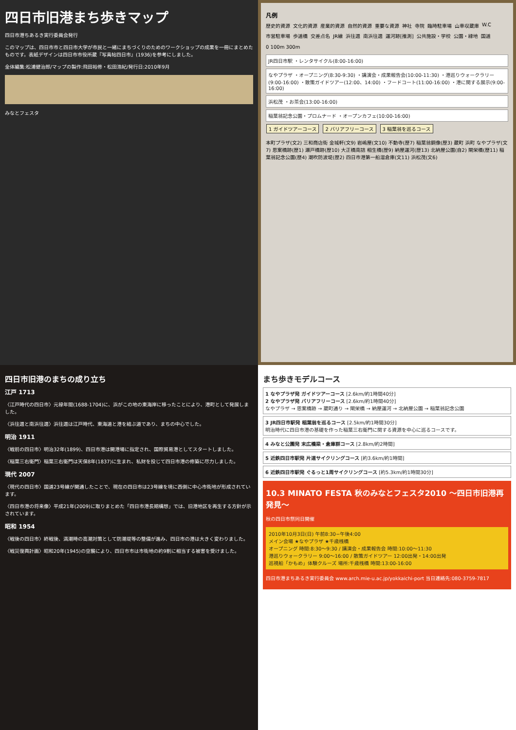四日市旧港まち歩きマップ
四日市港ちあるき実行委員会発行
このマップは、四日市市と四日市大学が市民と一緒にまちづくりのためのワークショップの成果を一冊にまとめたものです。表紙デザインは四日市市役所蔵『写真帖四日市』(1936)を参考にしました。
全体編集:松浦健治郎/マップの製作:飛田裕修・松田浩紀/発行日:2010年9月
みなとフェスタ
凡例
歴史的資源 文化的資源 産業的資源 自然的資源 重要な資源 神社 寺院 臨時駐車場 山車収蔵庫 W.C 市営駐車場 歩道橋 交差点名 JR線 浜往還 南浜往還 運河跡[推測] 公共施設・学校 公園・緑地 国道
0 100m 300m
JR四日市駅 ・レンタサイクル(8:00-16:00)
なやプラザ ・オープニング(8:30-9:30) ・講演会・成果報告会(10:00-11:30) ・港巡りウォークラリー(9:00-16:00) ・散策ガイドツアー(12:00、14:00) ・フードコート(11:00-16:00) ・港に関する展示(9:00-16:00)
浜松茂 ・お茶会(13:00-16:00)
稲葉翁記念公園・プロムナード ・オープンカフェ(10:00-16:00)
1 ガイドツアーコース 2 バリアフリーコース 3 稲葉翁を巡るコース
本町プラザ(文2) 三和商店街 金城軒(文9) 岩嶋屋(文10) 不動寺(歴7) 稲葉翁銅像(歴3) 蔵町 浜町 なやプラザ(文7) 恩案橋跡(歴1) 瀬戸橋跡(歴10) 大正橋南詰 相生橋(歴9) 納屋運河(歴13) 北納屋公園(自2) 閘栄橋(歴11) 稲葉翁記念公園(歴4) 潮吹防波堤(歴2) 四日市港第一船溜倉庫(文11) 浜松茂(文6)
四日市旧港のまちの成り立ち
江戸 1713
〈江戸時代の四日市〉元禄年間(1688-1704)に、浜がこの地の東海岸に移ったことにより、港町として発展しました。
〈浜往還と南浜往還〉浜往還は江戸時代、東海道と港を結ぶ道であり、まちの中心でした。
明治 1911
〈戦前の四日市〉明治32年(1899)、四日市港は開港場に指定され、国際貿易港としてスタートしました。
〈稲葉三右衛門〉稲葉三右衛門は天保8年(1837)に生まれ、私財を投じて四日市港の修築に尽力しました。
現代 2007
〈現代の四日市〉国道23号線が開通したことで、現在の四日市は23号線を境に西側に中心市街地が形成されています。
〈四日市港の将来像〉平成21年(2009)に取りまとめた「四日市港長期構想」では、旧港地区を再生する方針が示されています。
昭和 1954
〈戦後の四日市〉終戦後、満潮時の高潮対策として防潮堤等の整備が進み、四日市の港は大きく変わりました。
〈戦災復興計画〉昭和20年(1945)の空襲により、四日市市は市街地の約9割に相当する被害を受けました。
まち歩きモデルコース
1 なやプラザ発 ガイドツアーコース [2.6km/約1時間40分]
2 なやプラザ発 バリアフリーコース [2.6km/約1時間40分]
なやプラザ → 恩案橋跡 → 蔵町通り → 閘栄橋 → 納屋運河 → 北納屋公園 → 稲葉翁記念公園
3 JR四日市駅発 稲葉翁を巡るコース [2.5km/約1時間30分]
明治時代に四日市港の基礎を作った稲葉三右衛門に関する資源を中心に巡るコースです。
4 みなと公園発 末広橋梁・倉庫群コース [2.8km/約2時間]
5 近鉄四日市駅発 片道サイクリングコース [約3.6km/約1時間]
6 近鉄四日市駅発 ぐるっと1周サイクリングコース [約5.3km/約1時間30分]
10.3 MINATO FESTA 秋のみなとフェスタ2010 〜四日市旧港再発見〜
秋の四日市祭同日開催
2010年10月3日(日) 午前8:30−午後4:00
メイン会場 ★なやプラザ ★千歳桟橋
オープニング 時間:8:30〜9:30 / 講演会・成果報告会 時間:10:00〜11:30
港巡りウォークラリー 9:00〜16:00 / 散策ガイドツアー 12:00出発・14:00出発
巡視船「かもめ」体験クルーズ 場所:千歳桟橋 時間:13:00-16:00
四日市港まちあるき実行委員会 www.arch.mie-u.ac.jp/yokkaichi-port 当日連絡先:080-3759-7817